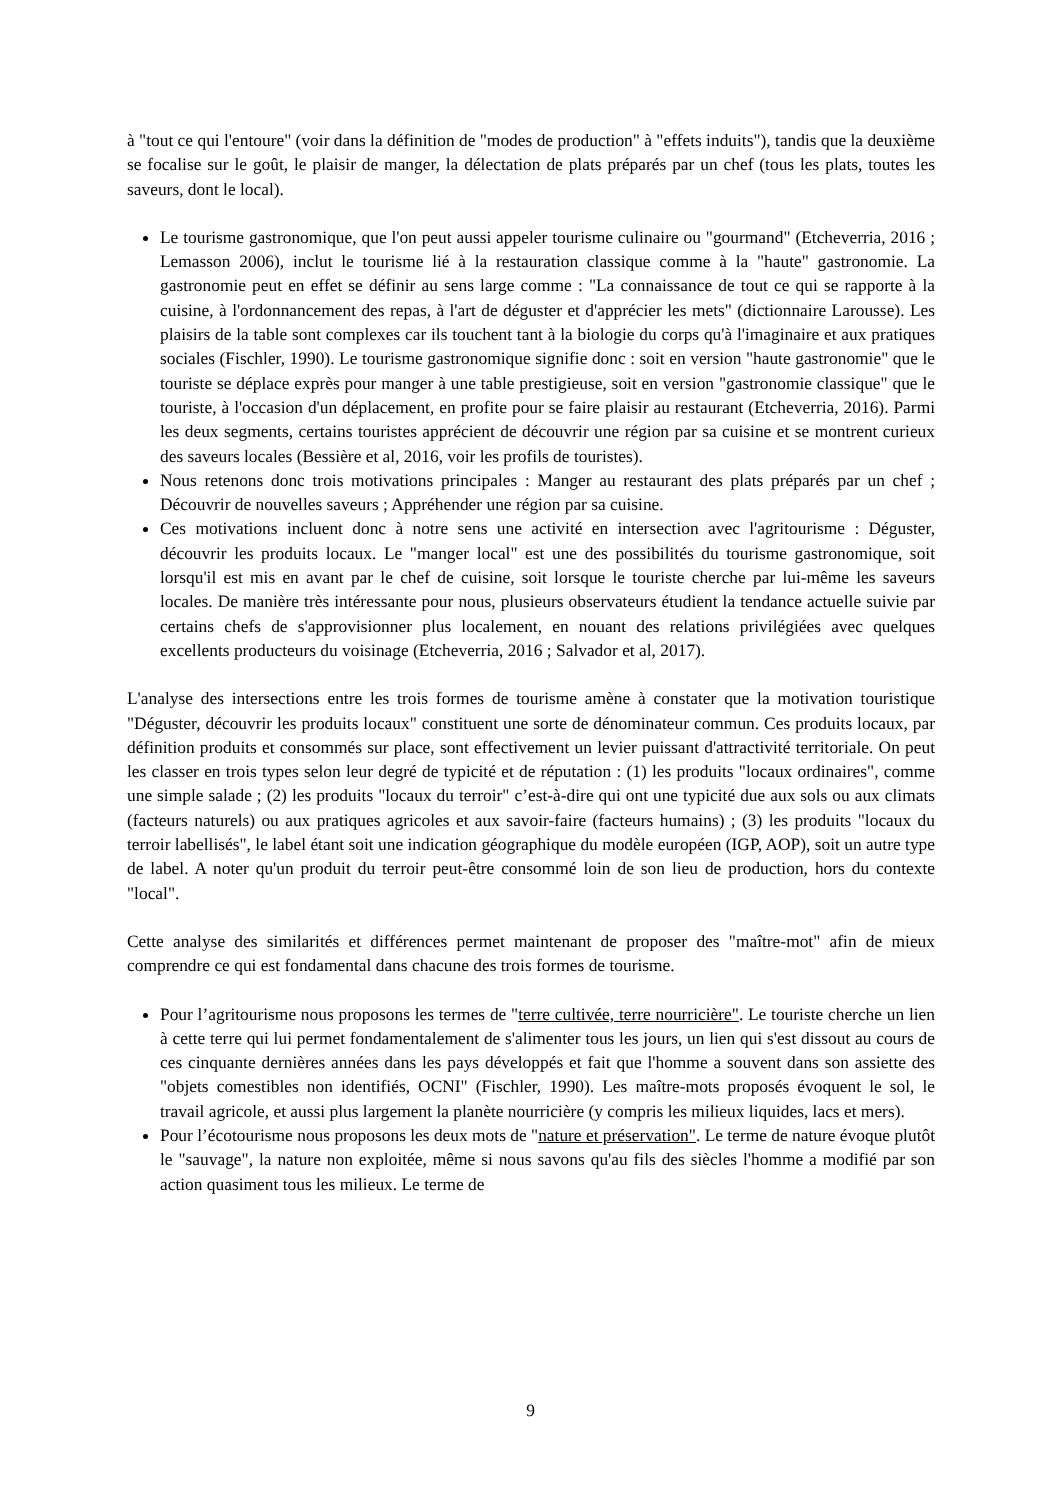à "tout ce qui l'entoure" (voir dans la définition de "modes de production" à "effets induits"), tandis que la deuxième se focalise sur le goût, le plaisir de manger, la délectation de plats préparés par un chef (tous les plats, toutes les saveurs, dont le local).
Le tourisme gastronomique, que l'on peut aussi appeler tourisme culinaire ou "gourmand" (Etcheverria, 2016 ; Lemasson 2006), inclut le tourisme lié à la restauration classique comme à la "haute" gastronomie. La gastronomie peut en effet se définir au sens large comme : "La connaissance de tout ce qui se rapporte à la cuisine, à l'ordonnancement des repas, à l'art de déguster et d'apprécier les mets" (dictionnaire Larousse). Les plaisirs de la table sont complexes car ils touchent tant à la biologie du corps qu'à l'imaginaire et aux pratiques sociales (Fischler, 1990). Le tourisme gastronomique signifie donc : soit en version "haute gastronomie" que le touriste se déplace exprès pour manger à une table prestigieuse, soit en version "gastronomie classique" que le touriste, à l'occasion d'un déplacement, en profite pour se faire plaisir au restaurant (Etcheverria, 2016). Parmi les deux segments, certains touristes apprécient de découvrir une région par sa cuisine et se montrent curieux des saveurs locales (Bessière et al, 2016, voir les profils de touristes).
Nous retenons donc trois motivations principales : Manger au restaurant des plats préparés par un chef ; Découvrir de nouvelles saveurs ; Appréhender une région par sa cuisine.
Ces motivations incluent donc à notre sens une activité en intersection avec l'agritourisme : Déguster, découvrir les produits locaux. Le "manger local" est une des possibilités du tourisme gastronomique, soit lorsqu'il est mis en avant par le chef de cuisine, soit lorsque le touriste cherche par lui-même les saveurs locales. De manière très intéressante pour nous, plusieurs observateurs étudient la tendance actuelle suivie par certains chefs de s'approvisionner plus localement, en nouant des relations privilégiées avec quelques excellents producteurs du voisinage (Etcheverria, 2016 ; Salvador et al, 2017).
L'analyse des intersections entre les trois formes de tourisme amène à constater que la motivation touristique "Déguster, découvrir les produits locaux" constituent une sorte de dénominateur commun. Ces produits locaux, par définition produits et consommés sur place, sont effectivement un levier puissant d'attractivité territoriale. On peut les classer en trois types selon leur degré de typicité et de réputation : (1) les produits "locaux ordinaires", comme une simple salade ; (2) les produits "locaux du terroir" c’est-à-dire qui ont une typicité due aux sols ou aux climats (facteurs naturels) ou aux pratiques agricoles et aux savoir-faire (facteurs humains) ; (3) les produits "locaux du terroir labellisés", le label étant soit une indication géographique du modèle européen (IGP, AOP), soit un autre type de label. A noter qu'un produit du terroir peut-être consommé loin de son lieu de production, hors du contexte "local".
Cette analyse des similarités et différences permet maintenant de proposer des "maître-mot" afin de mieux comprendre ce qui est fondamental dans chacune des trois formes de tourisme.
Pour l’agritourisme nous proposons les termes de "terre cultivée, terre nourricière". Le touriste cherche un lien à cette terre qui lui permet fondamentalement de s'alimenter tous les jours, un lien qui s'est dissout au cours de ces cinquante dernières années dans les pays développés et fait que l'homme a souvent dans son assiette des "objets comestibles non identifiés, OCNI" (Fischler, 1990). Les maître-mots proposés évoquent le sol, le travail agricole, et aussi plus largement la planète nourricière (y compris les milieux liquides, lacs et mers).
Pour l’écotourisme nous proposons les deux mots de "nature et préservation". Le terme de nature évoque plutôt le "sauvage", la nature non exploitée, même si nous savons qu'au fils des siècles l'homme a modifié par son action quasiment tous les milieux. Le terme de
9